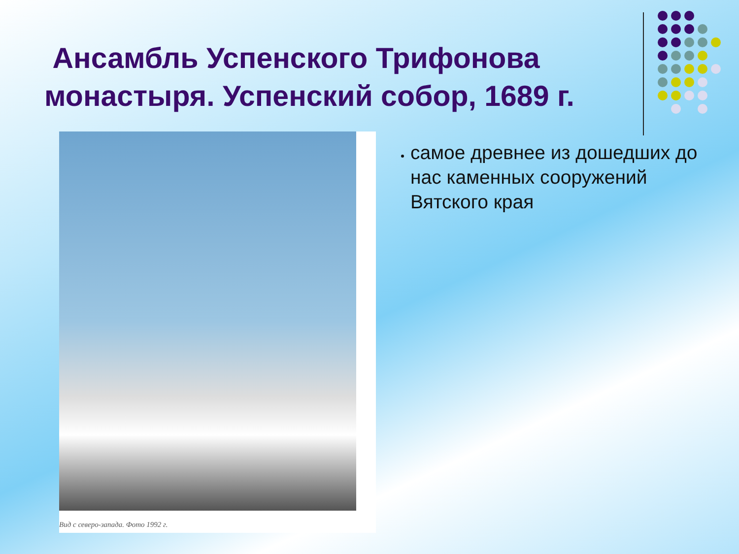Ансамбль Успенского Трифонова монастыря. Успенский собор, 1689 г.
Вид с северо-запада. Фото 1992 г.
самое древнее из дошедших до нас каменных сооружений Вятского края